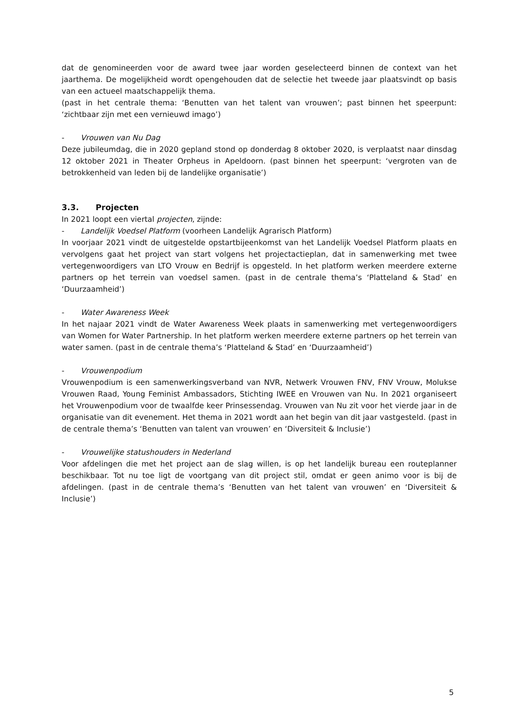dat de genomineerden voor de award twee jaar worden geselecteerd binnen de context van het jaarthema. De mogelijkheid wordt opengehouden dat de selectie het tweede jaar plaatsvindt op basis van een actueel maatschappelijk thema.
(past in het centrale thema: ‘Benutten van het talent van vrouwen’; past binnen het speerpunt: ‘zichtbaar zijn met een vernieuwd imago’)
- Vrouwen van Nu Dag
Deze jubileumdag, die in 2020 gepland stond op donderdag 8 oktober 2020, is verplaatst naar dinsdag 12 oktober 2021 in Theater Orpheus in Apeldoorn. (past binnen het speerpunt: ‘vergroten van de betrokkenheid van leden bij de landelijke organisatie’)
3.3. Projecten
In 2021 loopt een viertal projecten, zijnde:
- Landelijk Voedsel Platform (voorheen Landelijk Agrarisch Platform)
In voorjaar 2021 vindt de uitgestelde opstartbijeenkomst van het Landelijk Voedsel Platform plaats en vervolgens gaat het project van start volgens het projectactieplan, dat in samenwerking met twee vertegenwoordigers van LTO Vrouw en Bedrijf is opgesteld. In het platform werken meerdere externe partners op het terrein van voedsel samen. (past in de centrale thema’s ‘Platteland & Stad’ en ‘Duurzaamheid’)
- Water Awareness Week
In het najaar 2021 vindt de Water Awareness Week plaats in samenwerking met vertegenwoordigers van Women for Water Partnership. In het platform werken meerdere externe partners op het terrein van water samen. (past in de centrale thema’s ‘Platteland & Stad’ en ‘Duurzaamheid’)
- Vrouwenpodium
Vrouwenpodium is een samenwerkingsverband van NVR, Netwerk Vrouwen FNV, FNV Vrouw, Molukse Vrouwen Raad, Young Feminist Ambassadors, Stichting IWEE en Vrouwen van Nu. In 2021 organiseert het Vrouwenpodium voor de twaalfde keer Prinsessendag. Vrouwen van Nu zit voor het vierde jaar in de organisatie van dit evenement. Het thema in 2021 wordt aan het begin van dit jaar vastgesteld. (past in de centrale thema’s ‘Benutten van talent van vrouwen’ en ‘Diversiteit & Inclusie’)
- Vrouwelijke statushouders in Nederland
Voor afdelingen die met het project aan de slag willen, is op het landelijk bureau een routeplanner beschikbaar. Tot nu toe ligt de voortgang van dit project stil, omdat er geen animo voor is bij de afdelingen. (past in de centrale thema’s ‘Benutten van het talent van vrouwen’ en ‘Diversiteit & Inclusie’)
5